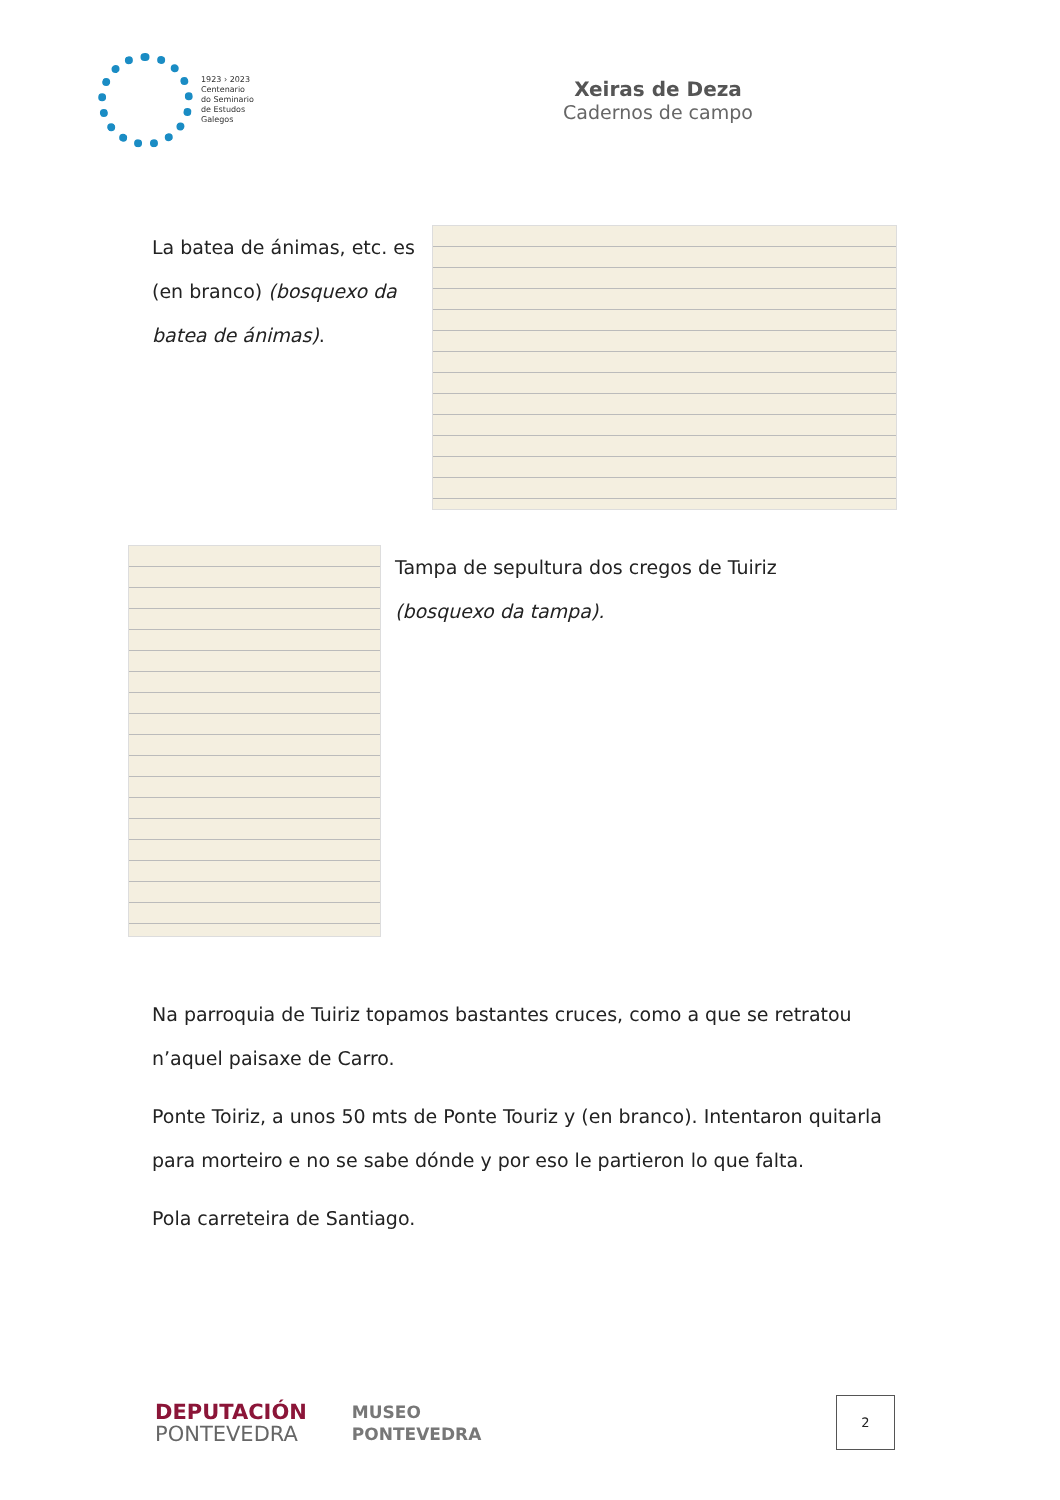1923 › 2023
Centenario
do Seminario
de Estudos
Galegos
Xeiras de Deza
Cadernos de campo
La batea de ánimas, etc. es (en branco) (bosquexo da batea de ánimas).
Tampa de sepultura dos cregos de Tuiriz
(bosquexo da tampa).
Na parroquia de Tuiriz topamos bastantes cruces, como a que se retratou n’aquel paisaxe de Carro.
Ponte Toiriz, a unos 50 mts de Ponte Touriz y (en branco). Intentaron quitarla para morteiro e no se sabe dónde y por eso le partieron lo que falta.
Pola carreteira de Santiago.
DEPUTACIÓN
PONTEVEDRA
MUSEO
PONTEVEDRA
2